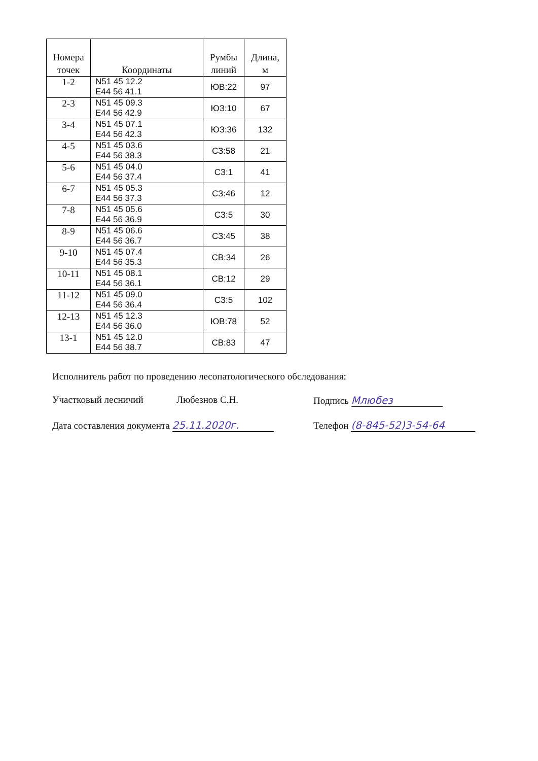| Номера точек | Координаты | Румбы линий | Длина, м |
| --- | --- | --- | --- |
| 1-2 | N51 45 12.2 E44 56 41.1 | ЮВ:22 | 97 |
| 2-3 | N51 45 09.3 E44 56 42.9 | ЮЗ:10 | 67 |
| 3-4 | N51 45 07.1 E44 56 42.3 | ЮЗ:36 | 132 |
| 4-5 | N51 45 03.6 E44 56 38.3 | СЗ:58 | 21 |
| 5-6 | N51 45 04.0 E44 56 37.4 | СЗ:1 | 41 |
| 6-7 | N51 45 05.3 E44 56 37.3 | СЗ:46 | 12 |
| 7-8 | N51 45 05.6 E44 56 36.9 | СЗ:5 | 30 |
| 8-9 | N51 45 06.6 E44 56 36.7 | СЗ:45 | 38 |
| 9-10 | N51 45 07.4 E44 56 35.3 | СВ:34 | 26 |
| 10-11 | N51 45 08.1 E44 56 36.1 | СВ:12 | 29 |
| 11-12 | N51 45 09.0 E44 56 36.4 | СЗ:5 | 102 |
| 12-13 | N51 45 12.3 E44 56 36.0 | ЮВ:78 | 52 |
| 13-1 | N51 45 12.0 E44 56 38.7 | СВ:83 | 47 |
Исполнитель работ по проведению лесопатологического обследования:
Участковый лесничий Любезнов С.Н. Подпись Млюбез
Дата составления документа 25.11.2020г. Телефон (8-845-52)3-54-64